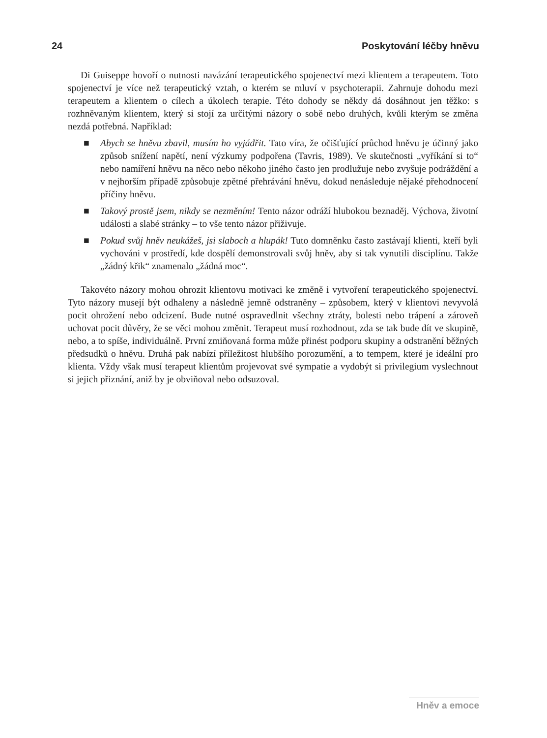24 Poskytování léčby hněvu
Di Guiseppe hovoří o nutnosti navázání terapeutického spojenectví mezi klientem a terapeutem. Toto spojenectví je více než terapeutický vztah, o kterém se mluví v psychoterapii. Zahrnuje dohodu mezi terapeutem a klientem o cílech a úkolech terapie. Této dohody se někdy dá dosáhnout jen těžko: s rozhněvaným klientem, který si stojí za určitými názory o sobě nebo druhých, kvůli kterým se změna nezdá potřebná. Například:
■ Abych se hněvu zbavil, musím ho vyjádřit. Tato víra, že očišťující průchod hněvu je účinný jako způsob snížení napětí, není výzkumy podpořena (Tavris, 1989). Ve skutečnosti „vyříkání si to“ nebo namíření hněvu na něco nebo někoho jiného často jen prodlužuje nebo zvyšuje podráždění a v nejhorším případě způsobuje zpětné přehrávání hněvu, dokud nenásleduje nějaké přehodnocení příčiny hněvu.
■ Takový prostě jsem, nikdy se nezměním! Tento názor odráží hlubokou beznaděj. Výchova, životní události a slabé stránky – to vše tento názor přiživuje.
■ Pokud svůj hněv neukážeš, jsi slaboch a hlupák! Tuto domněnku často zastávají klienti, kteří byli vychováni v prostředí, kde dospělí demonstrovali svůj hněv, aby si tak vynutili disciplínu. Takže „žádný křik“ znamenalo „žádná moc“.
Takovéto názory mohou ohrozit klientovu motivaci ke změně i vytvoření terapeutického spojenectví. Tyto názory musejí být odhaleny a následně jemně odstraněny – způsobem, který v klientovi nevyvolá pocit ohrožení nebo odcizení. Bude nutné ospravedlnit všechny ztráty, bolesti nebo trápení a zároveň uchovat pocit důvěry, že se věci mohou změnit. Terapeut musí rozhodnout, zda se tak bude dít ve skupině, nebo, a to spíše, individuálně. První zmiňovaná forma může přinést podporu skupiny a odstranění běžných předsudků o hněvu. Druhá pak nabízí příležitost hlubšího porozumění, a to tempem, které je ideální pro klienta. Vždy však musí terapeut klientům projevovat své sympatie a vydobýt si privilegium vyslechnout si jejich přiznání, aniž by je obviňoval nebo odsuzoval.
Hněv a emoce